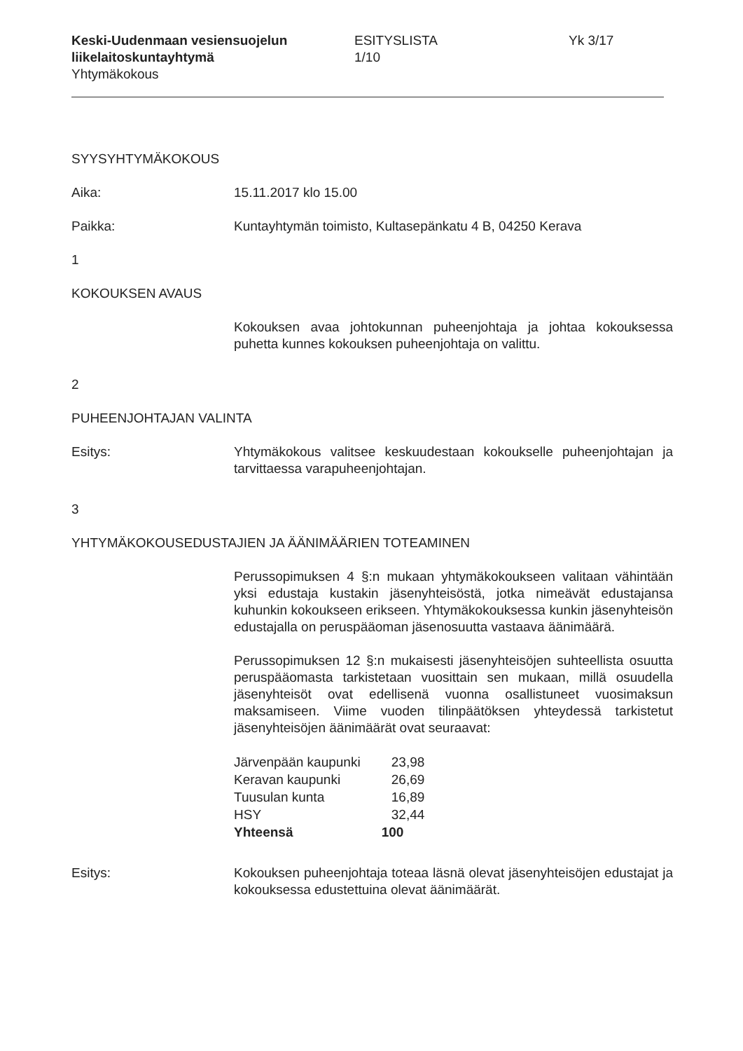Keski-Uudenmaan vesiensuojelun liikelaitoskuntayhtymä
Yhtymäkokous
ESITYSLISTA
1/10
Yk 3/17
SYYSYHTYMÄKOKOUS
Aika: 15.11.2017 klo 15.00
Paikka: Kuntayhtymän toimisto, Kultasepänkatu 4 B, 04250 Kerava
1
KOKOUKSEN AVAUS
Kokouksen avaa johtokunnan puheenjohtaja ja johtaa kokouksessa puhetta kunnes kokouksen puheenjohtaja on valittu.
2
PUHEENJOHTAJAN VALINTA
Esitys: Yhtymäkokous valitsee keskuudestaan kokoukselle puheenjohtajan ja tarvittaessa varapuheenjohtajan.
3
YHTYMÄKOKOUSEDUSTAJIEN JA ÄÄNIMÄÄRIEN TOTEAMINEN
Perussopimuksen 4 §:n mukaan yhtymäkokoukseen valitaan vähintään yksi edustaja kustakin jäsenyhteisöstä, jotka nimeävät edustajansa kuhunkin kokoukseen erikseen. Yhtymäkokouksessa kunkin jäsenyhteisön edustajalla on peruspääoman jäsenosuutta vastaava äänimäärä.
Perussopimuksen 12 §:n mukaisesti jäsenyhteisöjen suhteellista osuutta peruspääomasta tarkistetaan vuosittain sen mukaan, millä osuudella jäsenyhteisöt ovat edellisenä vuonna osallistuneet vuosimaksun maksamiseen. Viime vuoden tilinpäätöksen yhteydessä tarkistetut jäsenyhteisöjen äänimäärät ovat seuraavat:
| Järvenpään kaupunki | 23,98 |
| Keravan kaupunki | 26,69 |
| Tuusulan kunta | 16,89 |
| HSY | 32,44 |
| Yhteensä | 100 |
Esitys: Kokouksen puheenjohtaja toteaa läsnä olevat jäsenyhteisöjen edustajat ja kokouksessa edustettuina olevat äänimäärät.